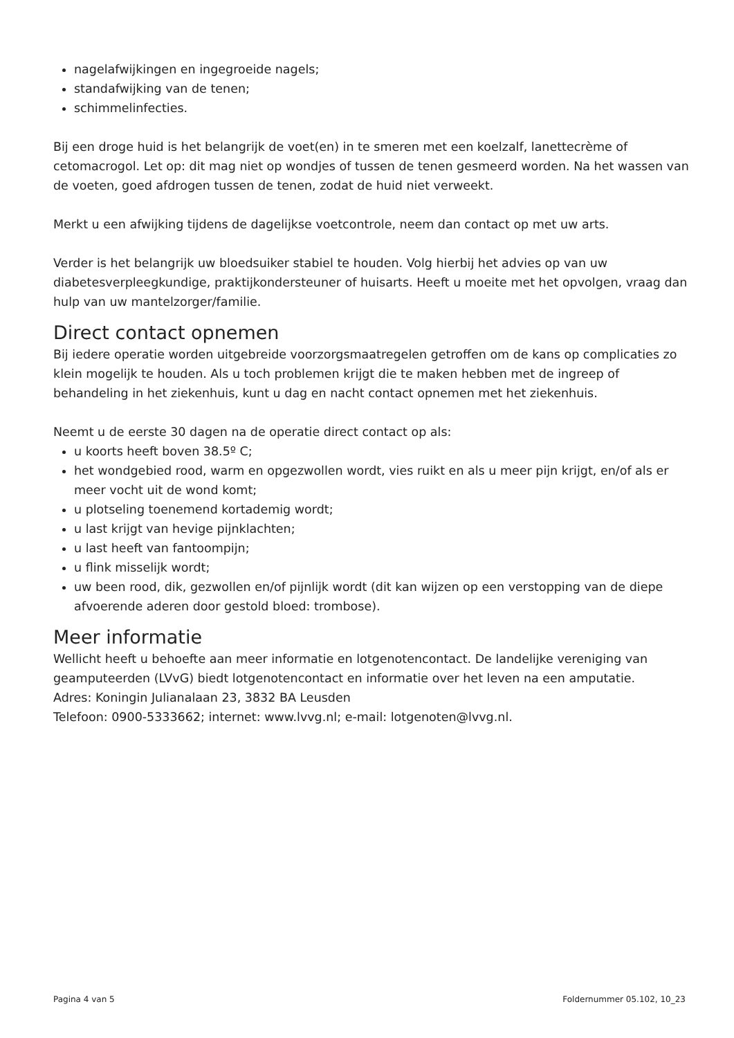nagelafwijkingen en ingegroeide nagels;
standafwijking van de tenen;
schimmelinfecties.
Bij een droge huid is het belangrijk de voet(en) in te smeren met een koelzalf, lanettecrème of cetomacrogol. Let op: dit mag niet op wondjes of tussen de tenen gesmeerd worden. Na het wassen van de voeten, goed afdrogen tussen de tenen, zodat de huid niet verweekt.
Merkt u een afwijking tijdens de dagelijkse voetcontrole, neem dan contact op met uw arts.
Verder is het belangrijk uw bloedsuiker stabiel te houden. Volg hierbij het advies op van uw diabetesverpleegkundige, praktijkondersteuner of huisarts. Heeft u moeite met het opvolgen, vraag dan hulp van uw mantelzorger/familie.
Direct contact opnemen
Bij iedere operatie worden uitgebreide voorzorgsmaatregelen getroffen om de kans op complicaties zo klein mogelijk te houden. Als u toch problemen krijgt die te maken hebben met de ingreep of behandeling in het ziekenhuis, kunt u dag en nacht contact opnemen met het ziekenhuis.
Neemt u de eerste 30 dagen na de operatie direct contact op als:
u koorts heeft boven 38.5º C;
het wondgebied rood, warm en opgezwollen wordt, vies ruikt en als u meer pijn krijgt, en/of als er meer vocht uit de wond komt;
u plotseling toenemend kortademig wordt;
u last krijgt van hevige pijnklachten;
u last heeft van fantoompijn;
u flink misselijk wordt;
uw been rood, dik, gezwollen en/of pijnlijk wordt (dit kan wijzen op een verstopping van de diepe afvoerende aderen door gestold bloed: trombose).
Meer informatie
Wellicht heeft u behoefte aan meer informatie en lotgenotencontact. De landelijke vereniging van geamputeerden (LVvG) biedt lotgenotencontact en informatie over het leven na een amputatie.
Adres: Koningin Julianalaan 23, 3832 BA Leusden
Telefoon: 0900-5333662; internet: www.lvvg.nl; e-mail: lotgenoten@lvvg.nl.
Pagina 4 van 5 Foldernummer 05.102, 10_23